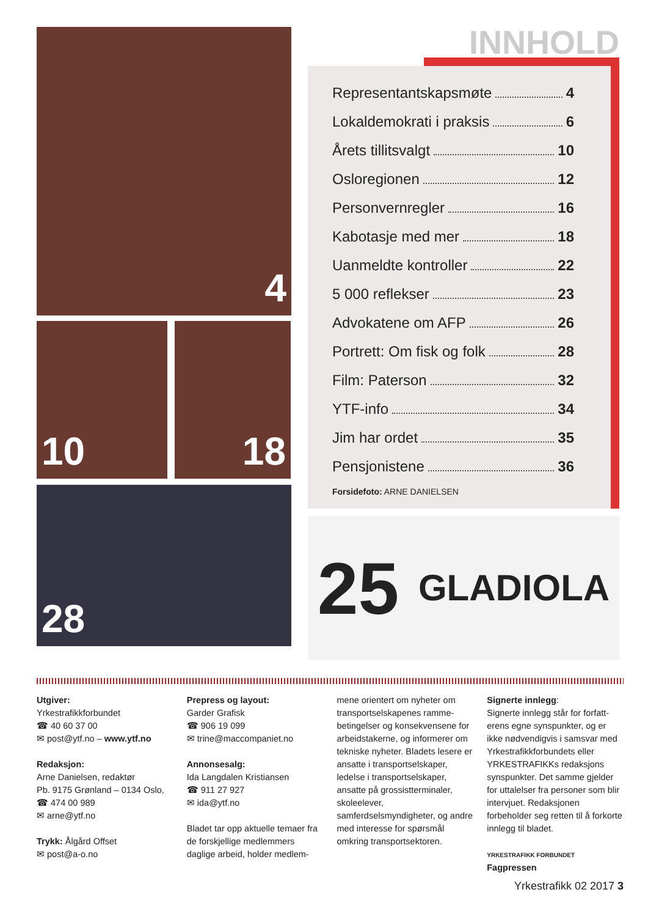4
10 18
28
INNHOLD
Representantskapsmøte 4
Lokaldemokrati i praksis 6
Årets tillitsvalgt 10
Osloregionen 12
Personvernregler 16
Kabotasje med mer 18
Uanmeldte kontroller 22
5 000 reflekser 23
Advokatene om AFP 26
Portrett: Om fisk og folk 28
Film: Paterson 32
YTF-info 34
Jim har ordet 35
Pensjonistene 36
Forsidefoto: ARNE DANIELSEN
25 GLADIOLA
Utgiver:
Yrkestrafikkforbundet
☎ 40 60 37 00
✉ post@ytf.no – www.ytf.no
Redaksjon:
Arne Danielsen, redaktør
Pb. 9175 Grønland – 0134 Oslo,
☎ 474 00 989
✉ arne@ytf.no
Trykk: Ålgård Offset
✉ post@a-o.no
Prepress og layout:
Garder Grafisk
☎ 906 19 099
✉ trine@maccompaniet.no
Annonsesalg:
Ida Langdalen Kristiansen
☎ 911 27 927
✉ ida@ytf.no
Bladet tar opp aktuelle temaer fra de forskjellige medlemmers daglige arbeid, holder medlem-
mene orientert om nyheter om transportselskapenes ramme­betingelser og konsekvensene for arbeidstakerne, og inform­erer om tekniske nyheter. Bladets lesere er ansatte i transportselskaper, ledelse i transportselskaper, ansatte på grossistterminaler, skoleelever, samferdselsmyndigheter, og andre med interesse for spørsmål omkring transport­sektoren.
Signerte innlegg:
Signerte innlegg står for forfatt­erens egne synspunkter, og er ikke nødvendigvis i samsvar med Yrkestrafikkforbundets eller YRKES­TRAFIKKs redaksjons synspunkter. Det samme gjelder for uttalelser fra personer som blir intervjuet. Redaksjonen forbeholder seg ret­ten til å forkorte innlegg til bladet.
YRKESTRAFIKK FORBUNDET Fagpressen
Yrkestrafikk 02 2017 3